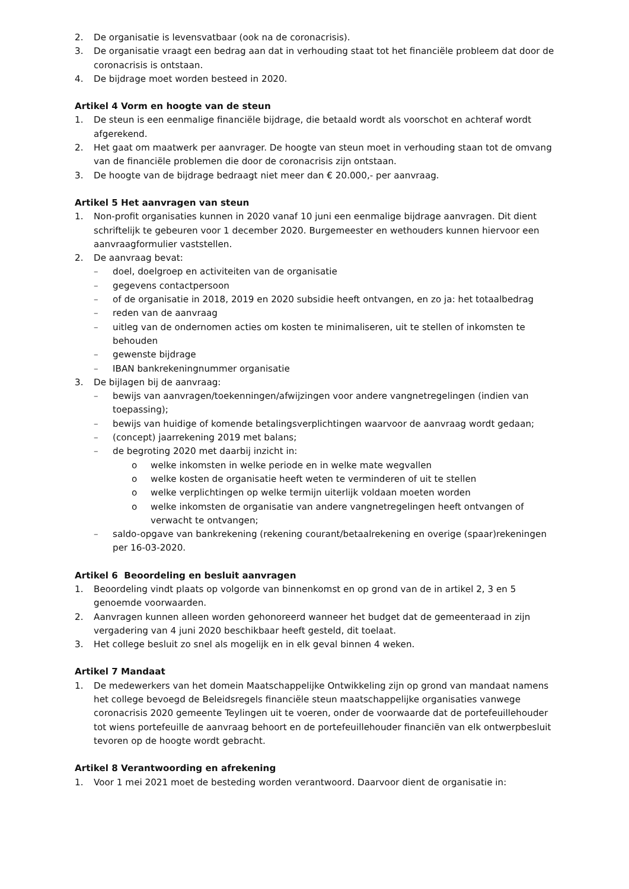2. De organisatie is levensvatbaar (ook na de coronacrisis).
3. De organisatie vraagt een bedrag aan dat in verhouding staat tot het financiële probleem dat door de coronacrisis is ontstaan.
4. De bijdrage moet worden besteed in 2020.
Artikel 4 Vorm en hoogte van de steun
1. De steun is een eenmalige financiële bijdrage, die betaald wordt als voorschot en achteraf wordt afgerekend.
2. Het gaat om maatwerk per aanvrager. De hoogte van steun moet in verhouding staan tot de omvang van de financiële problemen die door de coronacrisis zijn ontstaan.
3. De hoogte van de bijdrage bedraagt niet meer dan € 20.000,- per aanvraag.
Artikel 5 Het aanvragen van steun
1. Non-profit organisaties kunnen in 2020 vanaf 10 juni een eenmalige bijdrage aanvragen. Dit dient schriftelijk te gebeuren voor 1 december 2020. Burgemeester en wethouders kunnen hiervoor een aanvraagformulier vaststellen.
2. De aanvraag bevat:
– doel, doelgroep en activiteiten van de organisatie
– gegevens contactpersoon
– of de organisatie in 2018, 2019 en 2020 subsidie heeft ontvangen, en zo ja: het totaalbedrag
– reden van de aanvraag
– uitleg van de ondernomen acties om kosten te minimaliseren, uit te stellen of inkomsten te behouden
– gewenste bijdrage
– IBAN bankrekeningnummer organisatie
3. De bijlagen bij de aanvraag:
– bewijs van aanvragen/toekenningen/afwijzingen voor andere vangnetregelingen (indien van toepassing);
– bewijs van huidige of komende betalingsverplichtingen waarvoor de aanvraag wordt gedaan;
– (concept) jaarrekening 2019 met balans;
– de begroting 2020 met daarbij inzicht in:
o welke inkomsten in welke periode en in welke mate wegvallen
o welke kosten de organisatie heeft weten te verminderen of uit te stellen
o welke verplichtingen op welke termijn uiterlijk voldaan moeten worden
o welke inkomsten de organisatie van andere vangnetregelingen heeft ontvangen of verwacht te ontvangen;
– saldo-opgave van bankrekening (rekening courant/betaalrekening en overige (spaar)rekeningen per 16-03-2020.
Artikel 6 Beoordeling en besluit aanvragen
1. Beoordeling vindt plaats op volgorde van binnenkomst en op grond van de in artikel 2, 3 en 5 genoemde voorwaarden.
2. Aanvragen kunnen alleen worden gehonoreerd wanneer het budget dat de gemeenteraad in zijn vergadering van 4 juni 2020 beschikbaar heeft gesteld, dit toelaat.
3. Het college besluit zo snel als mogelijk en in elk geval binnen 4 weken.
Artikel 7 Mandaat
1. De medewerkers van het domein Maatschappelijke Ontwikkeling zijn op grond van mandaat namens het college bevoegd de Beleidsregels financiële steun maatschappelijke organisaties vanwege coronacrisis 2020 gemeente Teylingen uit te voeren, onder de voorwaarde dat de portefeuillehouder tot wiens portefeuille de aanvraag behoort en de portefeuillehouder financiën van elk ontwerpbesluit tevoren op de hoogte wordt gebracht.
Artikel 8 Verantwoording en afrekening
1. Voor 1 mei 2021 moet de besteding worden verantwoord. Daarvoor dient de organisatie in: